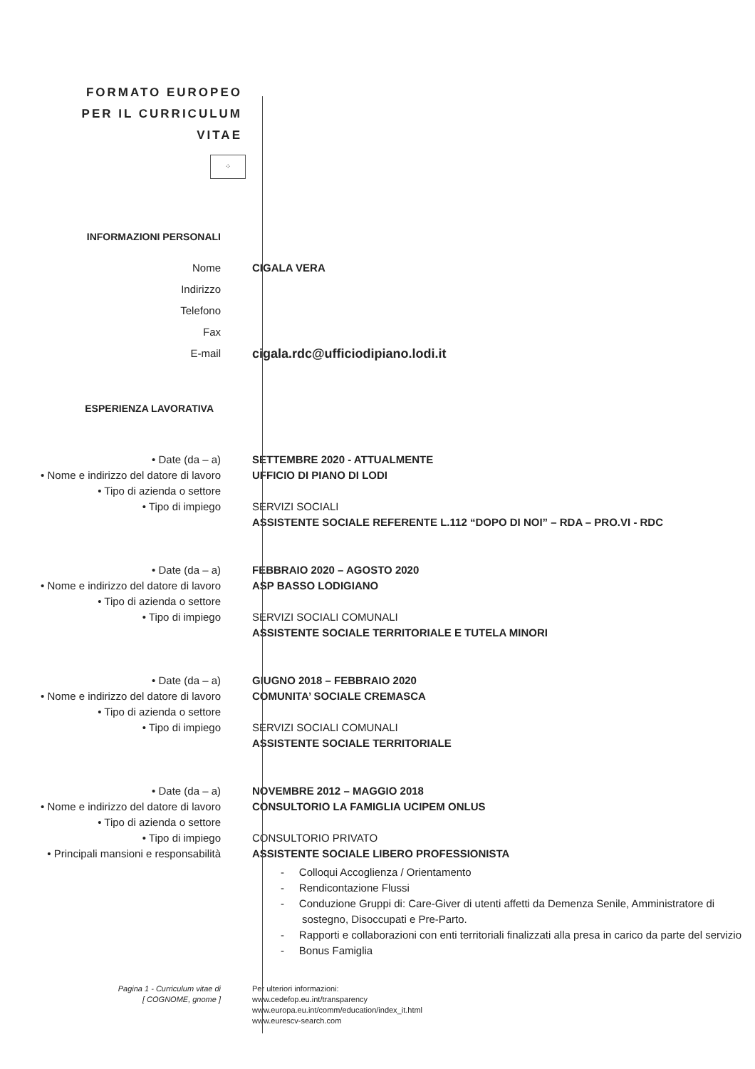FORMATO EUROPEO
PER IL CURRICULUM
VITAE
⁘
INFORMAZIONI PERSONALI
Nome
Indirizzo
Telefono
Fax
E-mail
CIGALA VERA
cigala.rdc@ufficiodipiano.lodi.it
ESPERIENZA LAVORATIVA
• Date (da – a)
• Nome e indirizzo del datore di lavoro
• Tipo di azienda o settore
• Tipo di impiego
SETTEMBRE 2020 - ATTUALMENTE
UFFICIO DI PIANO DI LODI
SERVIZI SOCIALI
ASSISTENTE SOCIALE REFERENTE L.112 “DOPO DI NOI” – RDA – PRO.VI - RDC
• Date (da – a)
• Nome e indirizzo del datore di lavoro
• Tipo di azienda o settore
• Tipo di impiego
FEBBRAIO 2020 – AGOSTO 2020
ASP BASSO LODIGIANO
SERVIZI SOCIALI COMUNALI
ASSISTENTE SOCIALE TERRITORIALE E TUTELA MINORI
• Date (da – a)
• Nome e indirizzo del datore di lavoro
• Tipo di azienda o settore
• Tipo di impiego
GIUGNO 2018 – FEBBRAIO 2020
COMUNITA’ SOCIALE CREMASCA
SERVIZI SOCIALI COMUNALI
ASSISTENTE SOCIALE TERRITORIALE
• Date (da – a)
• Nome e indirizzo del datore di lavoro
• Tipo di azienda o settore
• Tipo di impiego
• Principali mansioni e responsabilità
NOVEMBRE 2012 – MAGGIO 2018
CONSULTORIO LA FAMIGLIA UCIPEM ONLUS
CONSULTORIO PRIVATO
ASSISTENTE SOCIALE LIBERO PROFESSIONISTA
- Colloqui Accoglienza / Orientamento
- Rendicontazione Flussi
- Conduzione Gruppi di: Care-Giver di utenti affetti da Demenza Senile, Amministratore di sostegno, Disoccupati e Pre-Parto.
- Rapporti e collaborazioni con enti territoriali finalizzati alla presa in carico da parte del servizio
- Bonus Famiglia
Pagina 1 - Curriculum vitae di
[ COGNOME, gnome ]
Per ulteriori informazioni:
www.cedefop.eu.int/transparency
www.europa.eu.int/comm/education/index_it.html
www.eurescv-search.com